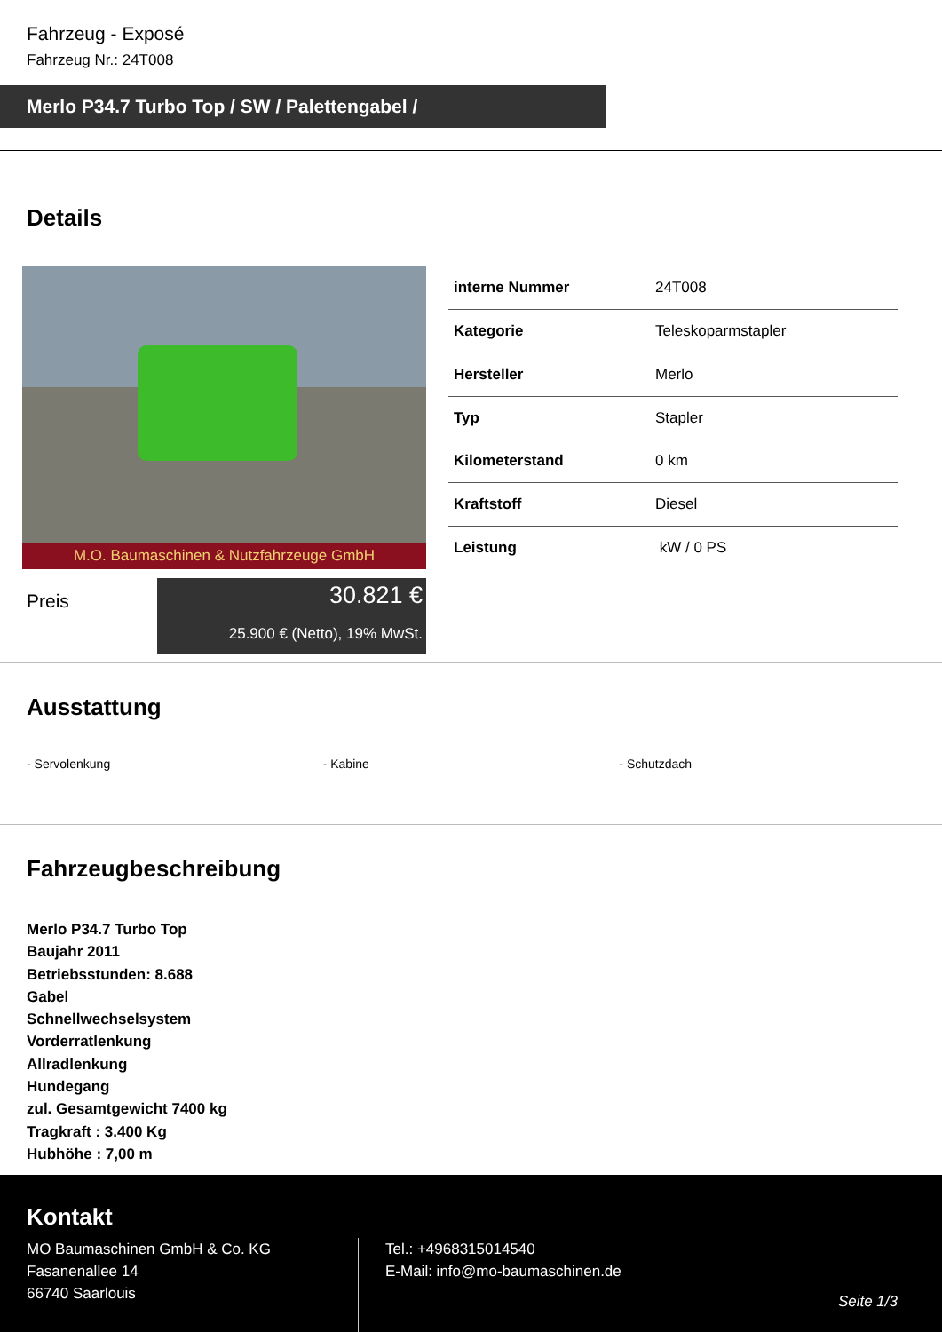Fahrzeug - Exposé
Fahrzeug Nr.: 24T008
Merlo P34.7 Turbo Top / SW / Palettengabel /
Details
M.O. Baumaschinen & Nutzfahrzeuge GmbH
| interne Nummer | 24T008 |
| Kategorie | Teleskoparmstapler |
| Hersteller | Merlo |
| Typ | Stapler |
| Kilometerstand | 0 km |
| Kraftstoff | Diesel |
| Leistung | kW / 0 PS |
Preis
30.821 €
25.900 € (Netto), 19% MwSt.
Ausstattung
- Servolenkung - Kabine - Schutzdach
Fahrzeugbeschreibung
Merlo P34.7 Turbo Top
Baujahr 2011
Betriebsstunden: 8.688
Gabel
Schnellwechselsystem
Vorderratlenkung
Allradlenkung
Hundegang
zul. Gesamtgewicht 7400 kg
Tragkraft : 3.400 Kg
Hubhöhe : 7,00 m
Kontakt
MO Baumaschinen GmbH & Co. KG
Fasanenallee 14
66740 Saarlouis
Tel.: +4968315014540
E-Mail: info@mo-baumaschinen.de
Seite 1/3